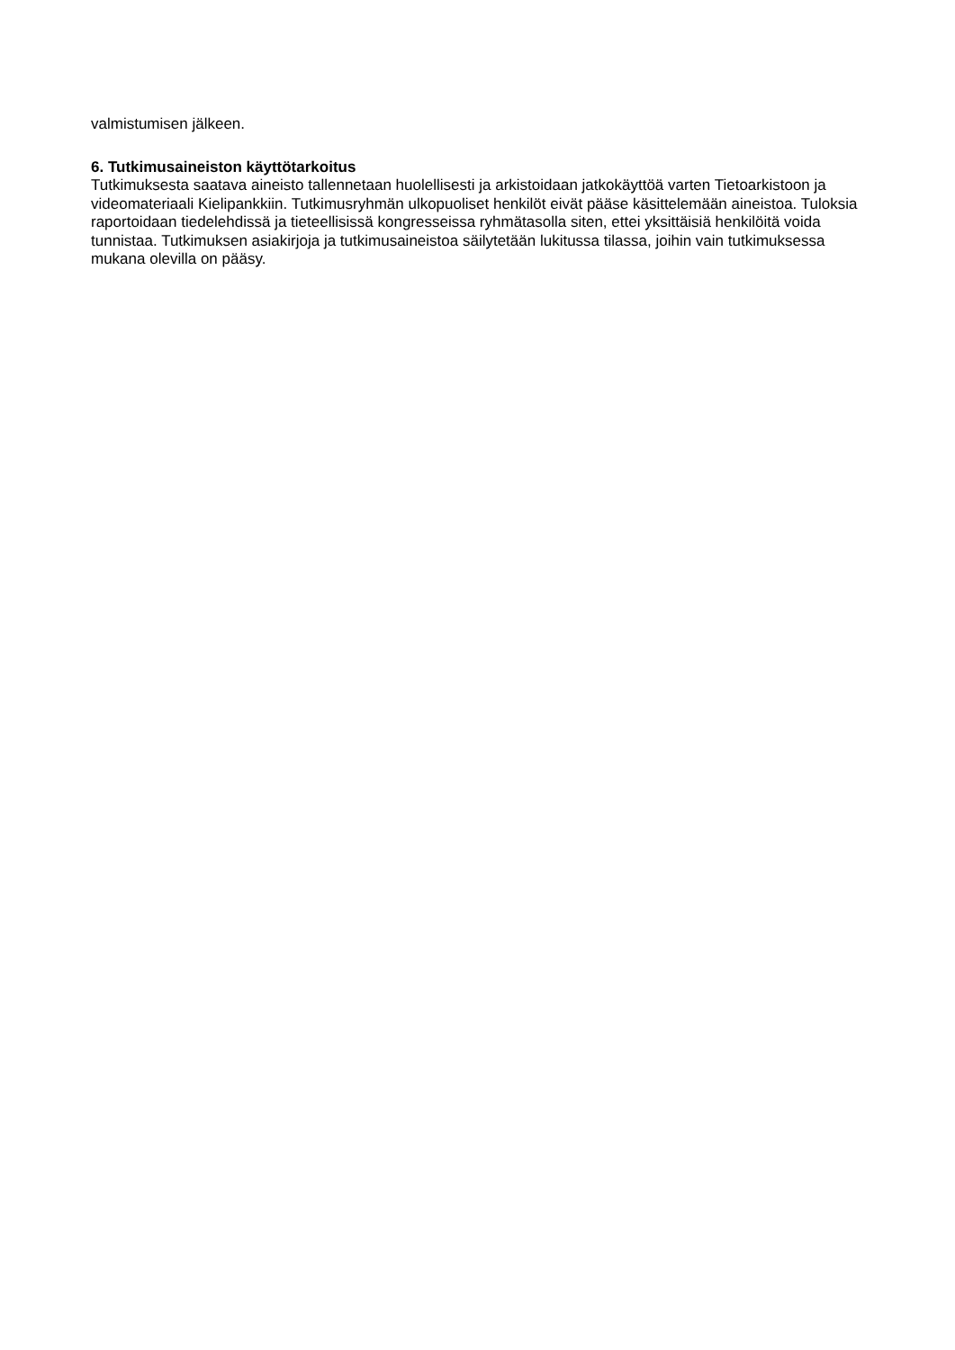valmistumisen jälkeen.
6. Tutkimusaineiston käyttötarkoitus
Tutkimuksesta saatava aineisto tallennetaan huolellisesti ja arkistoidaan jatkokäyttöä varten Tietoarkistoon ja videomateriaali Kielipankkiin. Tutkimusryhmän ulkopuoliset henkilöt eivät pääse käsittelemään aineistoa. Tuloksia raportoidaan tiedelehdissä ja tieteellisissä kongresseissa ryhmätasolla siten, ettei yksittäisiä henkilöitä voida tunnistaa. Tutkimuksen asiakirjoja ja tutkimusaineistoa säilytetään lukitussa tilassa, joihin vain tutkimuksessa mukana olevilla on pääsy.